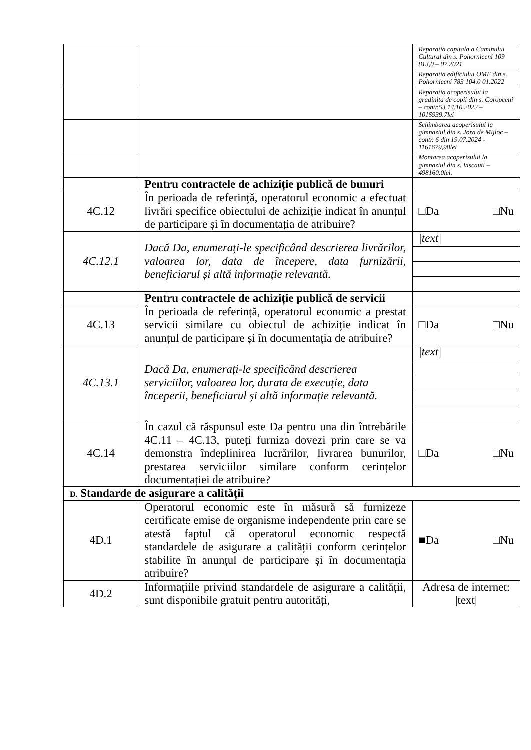| | | Reparatia capitala a Caminului Cultural din s. Pohorniceni 109 813,0 – 07.2021 |
| | | Reparatia edificiului OMF din s. Pohorniceni 783 104.0 01.2022 |
| | | Reparatia acoperisului la gradinita de copii din s. Coropceni – contr.53 14.10.2022 – 1015939.7lei |
| | | Schimbarea acoperisului la gimnaziul din s. Jora de Mijloc – contr. 6 din 19.07.2024 - 1161679,98lei |
| | | Montarea acoperisului la gimnaziul din s. Viscauti – 498160.0lei. |
| | Pentru contractele de achiziție publică de bunuri | |
| 4C.12 | În perioada de referință, operatorul economic a efectuat livrări specifice obiectului de achiziție indicat în anunțul de participare și în documentația de atribuire? | □Da □Nu |
| 4C.12.1 | Dacă Da, enumerați-le specificând descrierea livrărilor, valoarea lor, data de începere, data furnizării, beneficiarul și altă informație relevantă. | /text/ |
| | Pentru contractele de achiziție publică de servicii | |
| 4C.13 | În perioada de referință, operatorul economic a prestat servicii similare cu obiectul de achiziție indicat în anunțul de participare și în documentația de atribuire? | □Da □Nu |
| 4C.13.1 | Dacă Da, enumerați-le specificând descrierea serviciilor, valoarea lor, durata de execuție, data începerii, beneficiarul și altă informație relevantă. | /text/ |
| 4C.14 | În cazul că răspunsul este Da pentru una din întrebările 4C.11 – 4C.13, puteți furniza dovezi prin care se va demonstra îndeplinirea lucrărilor, livrarea bunurilor, prestarea serviciilor similare conform cerințelor documentației de atribuire? | □Da □Nu |
| D. Standarde de asigurare a calității | | |
| 4D.1 | Operatorul economic este în măsură să furnizeze certificate emise de organisme independente prin care se atestă faptul că operatorul economic respectă standardele de asigurare a calității conform cerințelor stabilite în anunțul de participare și în documentația atribuire? | ■Da □Nu |
| 4D.2 | Informațiile privind standardele de asigurare a calității, sunt disponibile gratuit pentru autorități, | Adresa de internet: /text/ |